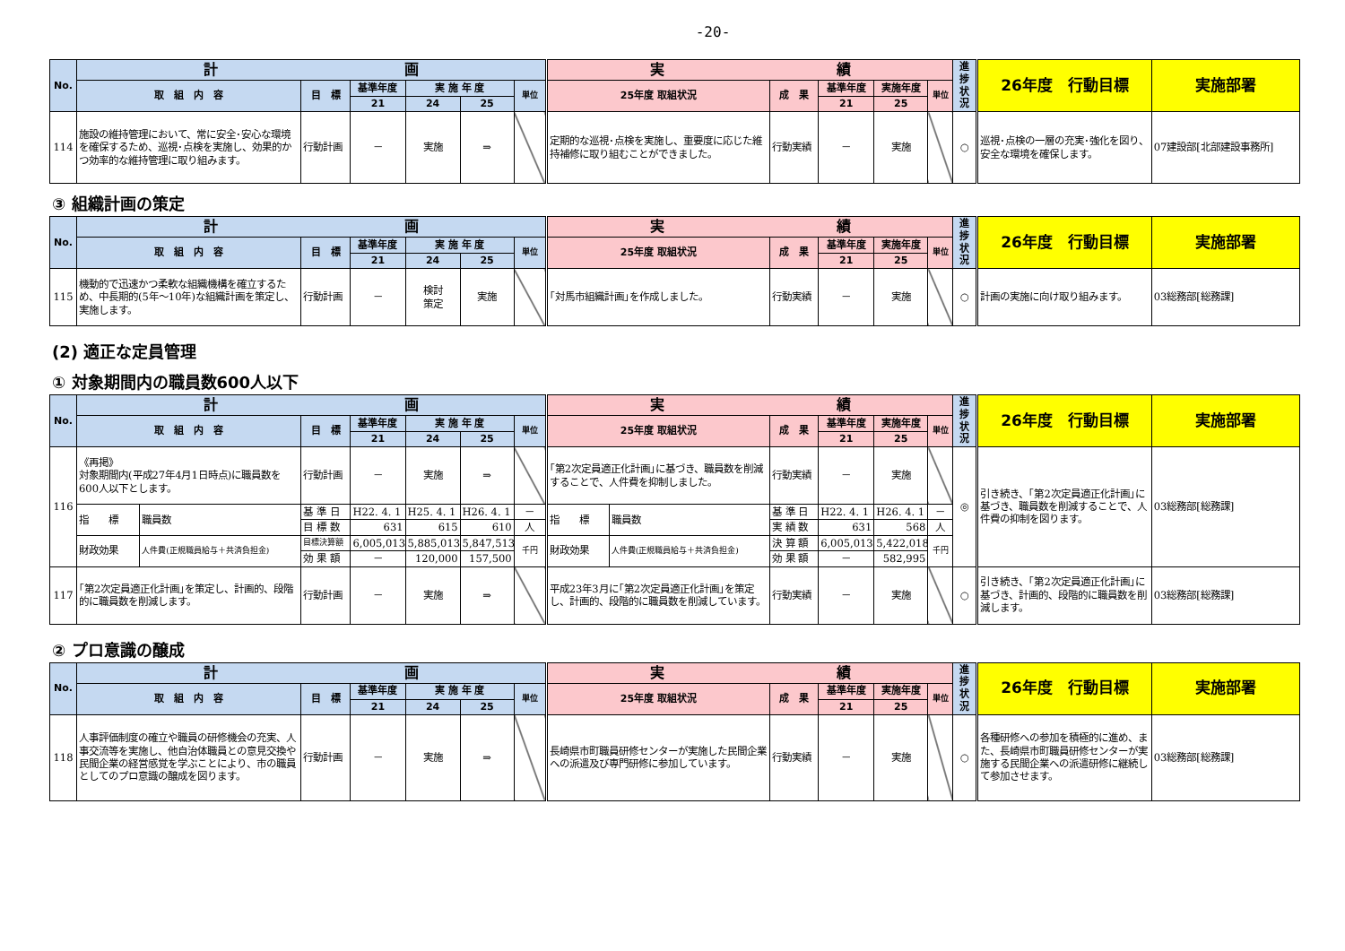-20-
| No. | 計 画 | | | | | | 実 績 | | | | | 進捗状況 | 26年度 行動目標 | 実施部署 |
| --- | --- | --- | --- | --- | --- | --- | --- | --- | --- | --- | --- | --- | --- | --- |
| | 取 組 内 容 | 目 標 | 基準年度 | 実 施 年 度 | | 単位 | 25年度 取組状況 | 成 果 | 基準年度 | 実施年度 | 単位 | | | |
| | | | 21 | 24 | 25 | | | | 21 | 25 | | | | |
| 114 | 施設の維持管理において、常に安全･安心な環境を確保するため、巡視･点検を実施し、効果的かつ効率的な維持管理に取り組みます。 | 行動計画 | － | 実施 | ⇒ | | 定期的な巡視･点検を実施し、重要度に応じた維持補修に取り組むことができました。 | 行動実績 | － | 実施 | | ○ | 巡視･点検の一層の充実･強化を図り、安全な環境を確保します。 | 07建設部[北部建設事務所] |
③ 組織計画の策定
| No. | 計 画 | | | | | | 実 績 | | | | | 進捗状況 | 26年度 行動目標 | 実施部署 |
| --- | --- | --- | --- | --- | --- | --- | --- | --- | --- | --- | --- | --- | --- | --- |
| | 取 組 内 容 | 目 標 | 基準年度 | 実 施 年 度 | | 単位 | 25年度 取組状況 | 成 果 | 基準年度 | 実施年度 | 単位 | | | |
| | | | 21 | 24 | 25 | | | | 21 | 25 | | | | |
| 115 | 機動的で迅速かつ柔軟な組織機構を確立するため、中長期的(5年～10年)な組織計画を策定し、実施します。 | 行動計画 | － | 検討 策定 | 実施 | | ｢対馬市組織計画｣を作成しました。 | 行動実績 | － | 実施 | | ○ | 計画の実施に向け取り組みます。 | 03総務部[総務課] |
(2) 適正な定員管理
① 対象期間内の職員数600人以下
| No. | 計 画 | | | | | | | 実 績 | | | | | | 進捗状況 | 26年度 行動目標 | 実施部署 |
| --- | --- | --- | --- | --- | --- | --- | --- | --- | --- | --- | --- | --- | --- | --- | --- | --- |
| | 取 組 内 容 | | 目 標 | 基準年度 | 実 施 年 度 | | 単位 | 25年度 取組状況 | | 成 果 | 基準年度 | 実施年度 | 単位 | | | |
| | | | | 21 | 24 | 25 | | | | | 21 | 25 | | | | |
| 116 | 《再掲》 対象期間内(平成27年4月1日時点)に職員数を600人以下とします。 | | 行動計画 | － | 実施 | ⇒ | | ｢第2次定員適正化計画｣に基づき、職員数を削減することで、人件費を抑制しました。 | | 行動実績 | － | 実施 | | ◎ | 引き続き、｢第2次定員適正化計画｣に基づき、職員数を削減することで、人件費の抑制を図ります。 | 03総務部[総務課] |
| | 指 標 | 職員数 | 基 準 日 | H22. 4. 1 | H25. 4. 1 | H26. 4. 1 | － | 指 標 | 職員数 | 基 準 日 | H22. 4. 1 | H26. 4. 1 | － | | | |
| | | | 目 標 数 | 631 | 615 | 610 | 人 | | | 実 績 数 | 631 | 568 | 人 | | | |
| | 財政効果 | 人件費(正規職員給与＋共済負担金) | 目標決算額 | 6,005,013 | 5,885,013 | 5,847,513 | 千円 | 財政効果 | 人件費(正規職員給与＋共済負担金) | 決 算 額 | 6,005,013 | 5,422,018 | 千円 | | | |
| | | | 効 果 額 | － | 120,000 | 157,500 | | | | 効 果 額 | － | 582,995 | | | | |
| 117 | ｢第2次定員適正化計画｣を策定し、計画的、段階的に職員数を削減します。 | | 行動計画 | － | 実施 | ⇒ | | 平成23年3月に｢第2次定員適正化計画｣を策定し、計画的、段階的に職員数を削減しています。 | | 行動実績 | － | 実施 | | ○ | 引き続き、｢第2次定員適正化計画｣に基づき、計画的、段階的に職員数を削減します。 | 03総務部[総務課] |
② プロ意識の醸成
| No. | 計 画 | | | | | | 実 績 | | | | | 進捗状況 | 26年度 行動目標 | 実施部署 |
| --- | --- | --- | --- | --- | --- | --- | --- | --- | --- | --- | --- | --- | --- | --- |
| | 取 組 内 容 | 目 標 | 基準年度 | 実 施 年 度 | | 単位 | 25年度 取組状況 | 成 果 | 基準年度 | 実施年度 | 単位 | | | |
| | | | 21 | 24 | 25 | | | | 21 | 25 | | | | |
| 118 | 人事評価制度の確立や職員の研修機会の充実、人事交流等を実施し、他自治体職員との意見交換や民間企業の経営感覚を学ぶことにより、市の職員としてのプロ意識の醸成を図ります。 | 行動計画 | － | 実施 | ⇒ | | 長崎県市町職員研修センターが実施した民間企業への派遣及び専門研修に参加しています。 | 行動実績 | － | 実施 | | ○ | 各種研修への参加を積極的に進め、また、長崎県市町職員研修センターが実施する民間企業への派遣研修に継続して参加させます。 | 03総務部[総務課] |